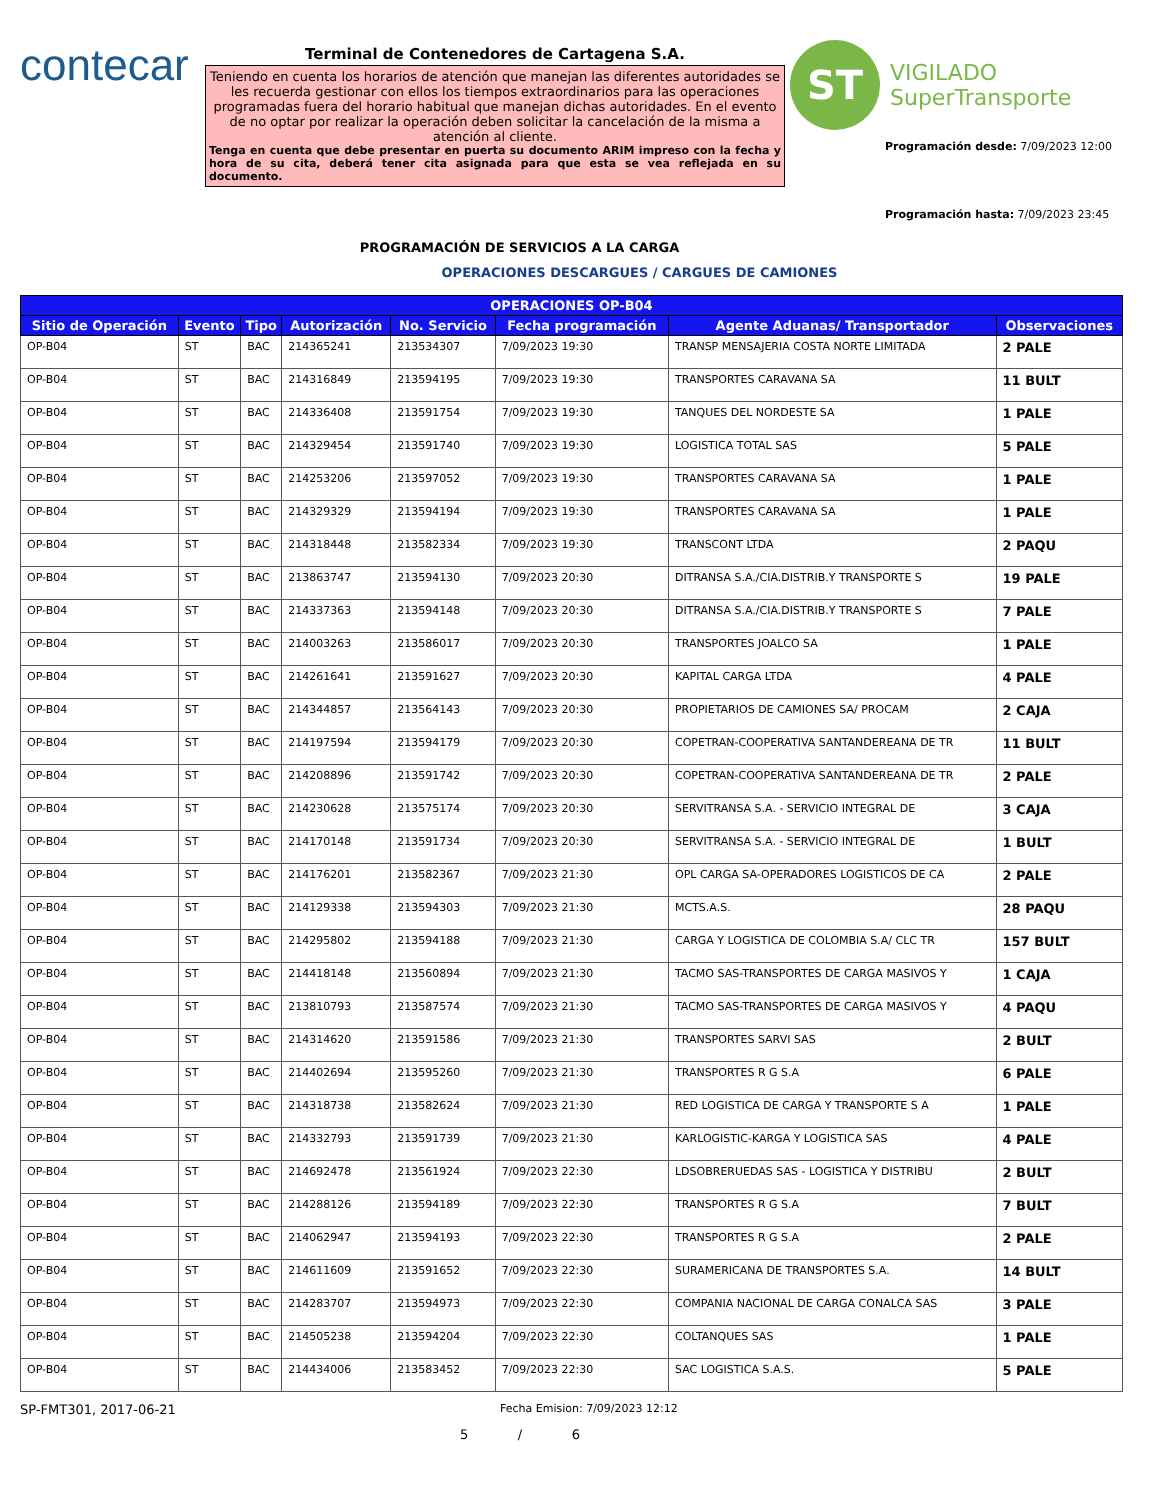contecar
Terminal de Contenedores de Cartagena S.A.
Teniendo en cuenta los horarios de atención que manejan las diferentes autoridades se les recuerda gestionar con ellos los tiempos extraordinarios para las operaciones programadas fuera del horario habitual que manejan dichas autoridades. En el evento de no optar por realizar la operación deben solicitar la cancelación de la misma a atención al cliente.
Tenga en cuenta que debe presentar en puerta su documento ARIM impreso con la fecha y hora de su cita, deberá tener cita asignada para que esta se vea reflejada en su documento.
ST
VIGILADO
SuperTransporte
Programación desde: 7/09/2023 12:00
Programación hasta: 7/09/2023 23:45
PROGRAMACIÓN DE SERVICIOS A LA CARGA
OPERACIONES DESCARGUES / CARGUES DE CAMIONES
| OPERACIONES OP-B04 | | | | | | | |
| --- | --- | --- | --- | --- | --- | --- | --- |
| Sitio de Operación | Evento | Tipo | Autorización | No. Servicio | Fecha programación | Agente Aduanas/ Transportador | Observaciones |
| OP-B04 | ST | BAC | 214365241 | 213534307 | 7/09/2023 19:30 | TRANSP MENSAJERIA COSTA NORTE LIMITADA | 2 PALE |
| OP-B04 | ST | BAC | 214316849 | 213594195 | 7/09/2023 19:30 | TRANSPORTES CARAVANA SA | 11 BULT |
| OP-B04 | ST | BAC | 214336408 | 213591754 | 7/09/2023 19:30 | TANQUES DEL NORDESTE SA | 1 PALE |
| OP-B04 | ST | BAC | 214329454 | 213591740 | 7/09/2023 19:30 | LOGISTICA TOTAL SAS | 5 PALE |
| OP-B04 | ST | BAC | 214253206 | 213597052 | 7/09/2023 19:30 | TRANSPORTES CARAVANA SA | 1 PALE |
| OP-B04 | ST | BAC | 214329329 | 213594194 | 7/09/2023 19:30 | TRANSPORTES CARAVANA SA | 1 PALE |
| OP-B04 | ST | BAC | 214318448 | 213582334 | 7/09/2023 19:30 | TRANSCONT LTDA | 2 PAQU |
| OP-B04 | ST | BAC | 213863747 | 213594130 | 7/09/2023 20:30 | DITRANSA S.A./CIA.DISTRIB.Y TRANSPORTE S | 19 PALE |
| OP-B04 | ST | BAC | 214337363 | 213594148 | 7/09/2023 20:30 | DITRANSA S.A./CIA.DISTRIB.Y TRANSPORTE S | 7 PALE |
| OP-B04 | ST | BAC | 214003263 | 213586017 | 7/09/2023 20:30 | TRANSPORTES JOALCO SA | 1 PALE |
| OP-B04 | ST | BAC | 214261641 | 213591627 | 7/09/2023 20:30 | KAPITAL CARGA LTDA | 4 PALE |
| OP-B04 | ST | BAC | 214344857 | 213564143 | 7/09/2023 20:30 | PROPIETARIOS DE CAMIONES SA/ PROCAM | 2 CAJA |
| OP-B04 | ST | BAC | 214197594 | 213594179 | 7/09/2023 20:30 | COPETRAN-COOPERATIVA SANTANDEREANA DE TR | 11 BULT |
| OP-B04 | ST | BAC | 214208896 | 213591742 | 7/09/2023 20:30 | COPETRAN-COOPERATIVA SANTANDEREANA DE TR | 2 PALE |
| OP-B04 | ST | BAC | 214230628 | 213575174 | 7/09/2023 20:30 | SERVITRANSA S.A. - SERVICIO INTEGRAL DE | 3 CAJA |
| OP-B04 | ST | BAC | 214170148 | 213591734 | 7/09/2023 20:30 | SERVITRANSA S.A. - SERVICIO INTEGRAL DE | 1 BULT |
| OP-B04 | ST | BAC | 214176201 | 213582367 | 7/09/2023 21:30 | OPL CARGA SA-OPERADORES LOGISTICOS DE CA | 2 PALE |
| OP-B04 | ST | BAC | 214129338 | 213594303 | 7/09/2023 21:30 | MCTS.A.S. | 28 PAQU |
| OP-B04 | ST | BAC | 214295802 | 213594188 | 7/09/2023 21:30 | CARGA Y LOGISTICA DE COLOMBIA S.A/ CLC TR | 157 BULT |
| OP-B04 | ST | BAC | 214418148 | 213560894 | 7/09/2023 21:30 | TACMO SAS-TRANSPORTES DE CARGA MASIVOS Y | 1 CAJA |
| OP-B04 | ST | BAC | 213810793 | 213587574 | 7/09/2023 21:30 | TACMO SAS-TRANSPORTES DE CARGA MASIVOS Y | 4 PAQU |
| OP-B04 | ST | BAC | 214314620 | 213591586 | 7/09/2023 21:30 | TRANSPORTES SARVI SAS | 2 BULT |
| OP-B04 | ST | BAC | 214402694 | 213595260 | 7/09/2023 21:30 | TRANSPORTES R G S.A | 6 PALE |
| OP-B04 | ST | BAC | 214318738 | 213582624 | 7/09/2023 21:30 | RED LOGISTICA DE CARGA Y TRANSPORTE S A | 1 PALE |
| OP-B04 | ST | BAC | 214332793 | 213591739 | 7/09/2023 21:30 | KARLOGISTIC-KARGA Y LOGISTICA SAS | 4 PALE |
| OP-B04 | ST | BAC | 214692478 | 213561924 | 7/09/2023 22:30 | LDSOBRERUEDAS SAS - LOGISTICA Y DISTRIBU | 2 BULT |
| OP-B04 | ST | BAC | 214288126 | 213594189 | 7/09/2023 22:30 | TRANSPORTES R G S.A | 7 BULT |
| OP-B04 | ST | BAC | 214062947 | 213594193 | 7/09/2023 22:30 | TRANSPORTES R G S.A | 2 PALE |
| OP-B04 | ST | BAC | 214611609 | 213591652 | 7/09/2023 22:30 | SURAMERICANA DE TRANSPORTES S.A. | 14 BULT |
| OP-B04 | ST | BAC | 214283707 | 213594973 | 7/09/2023 22:30 | COMPANIA NACIONAL DE CARGA CONALCA SAS | 3 PALE |
| OP-B04 | ST | BAC | 214505238 | 213594204 | 7/09/2023 22:30 | COLTANQUES SAS | 1 PALE |
| OP-B04 | ST | BAC | 214434006 | 213583452 | 7/09/2023 22:30 | SAC LOGISTICA S.A.S. | 5 PALE |
SP-FMT301, 2017-06-21 Fecha Emision: 7/09/2023 12:12
5 / 6